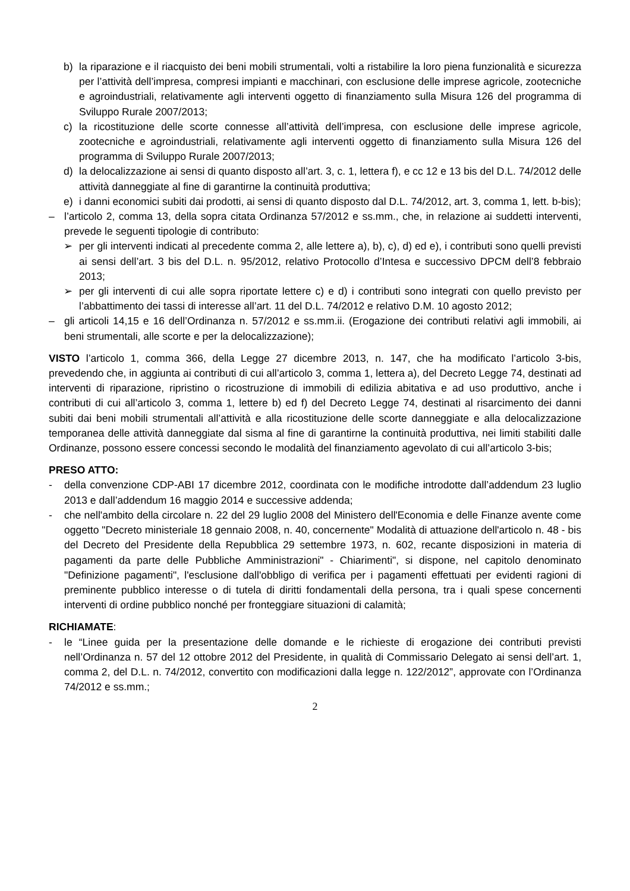b) la riparazione e il riacquisto dei beni mobili strumentali, volti a ristabilire la loro piena funzionalità e sicurezza per l’attività dell’impresa, compresi impianti e macchinari, con esclusione delle imprese agricole, zootecniche e agroindustriali, relativamente agli interventi oggetto di finanziamento sulla Misura 126 del programma di Sviluppo Rurale 2007/2013;
c) la ricostituzione delle scorte connesse all’attività dell’impresa, con esclusione delle imprese agricole, zootecniche e agroindustriali, relativamente agli interventi oggetto di finanziamento sulla Misura 126 del programma di Sviluppo Rurale 2007/2013;
d) la delocalizzazione ai sensi di quanto disposto all’art. 3, c. 1, lettera f), e cc 12 e 13 bis del D.L. 74/2012 delle attività danneggiate al fine di garantirne la continuità produttiva;
e) i danni economici subiti dai prodotti, ai sensi di quanto disposto dal D.L. 74/2012, art. 3, comma 1, lett. b-bis);
– l’articolo 2, comma 13, della sopra citata Ordinanza 57/2012 e ss.mm., che, in relazione ai suddetti interventi, prevede le seguenti tipologie di contributo:
➢ per gli interventi indicati al precedente comma 2, alle lettere a), b), c), d) ed e), i contributi sono quelli previsti ai sensi dell’art. 3 bis del D.L. n. 95/2012, relativo Protocollo d’Intesa e successivo DPCM dell’8 febbraio 2013;
➢ per gli interventi di cui alle sopra riportate lettere c) e d) i contributi sono integrati con quello previsto per l’abbattimento dei tassi di interesse all’art. 11 del D.L. 74/2012 e relativo D.M. 10 agosto 2012;
– gli articoli 14,15 e 16 dell’Ordinanza n. 57/2012 e ss.mm.ii. (Erogazione dei contributi relativi agli immobili, ai beni strumentali, alle scorte e per la delocalizzazione);
VISTO l’articolo 1, comma 366, della Legge 27 dicembre 2013, n. 147, che ha modificato l’articolo 3-bis, prevedendo che, in aggiunta ai contributi di cui all’articolo 3, comma 1, lettera a), del Decreto Legge 74, destinati ad interventi di riparazione, ripristino o ricostruzione di immobili di edilizia abitativa e ad uso produttivo, anche i contributi di cui all’articolo 3, comma 1, lettere b) ed f) del Decreto Legge 74, destinati al risarcimento dei danni subiti dai beni mobili strumentali all’attività e alla ricostituzione delle scorte danneggiate e alla delocalizzazione temporanea delle attività danneggiate dal sisma al fine di garantirne la continuità produttiva, nei limiti stabiliti dalle Ordinanze, possono essere concessi secondo le modalità del finanziamento agevolato di cui all’articolo 3-bis;
PRESO ATTO:
- della convenzione CDP-ABI 17 dicembre 2012, coordinata con le modifiche introdotte dall’addendum 23 luglio 2013 e dall’addendum 16 maggio 2014 e successive addenda;
- che nell'ambito della circolare n. 22 del 29 luglio 2008 del Ministero dell'Economia e delle Finanze avente come oggetto "Decreto ministeriale 18 gennaio 2008, n. 40, concernente" Modalità di attuazione dell'articolo n. 48 - bis del Decreto del Presidente della Repubblica 29 settembre 1973, n. 602, recante disposizioni in materia di pagamenti da parte delle Pubbliche Amministrazioni" - Chiarimenti", si dispone, nel capitolo denominato "Definizione pagamenti", l'esclusione dall'obbligo di verifica per i pagamenti effettuati per evidenti ragioni di preminente pubblico interesse o di tutela di diritti fondamentali della persona, tra i quali spese concernenti interventi di ordine pubblico nonché per fronteggiare situazioni di calamità;
RICHIAMATE:
- le “Linee guida per la presentazione delle domande e le richieste di erogazione dei contributi previsti nell’Ordinanza n. 57 del 12 ottobre 2012 del Presidente, in qualità di Commissario Delegato ai sensi dell’art. 1, comma 2, del D.L. n. 74/2012, convertito con modificazioni dalla legge n. 122/2012”, approvate con l’Ordinanza 74/2012 e ss.mm.;
2